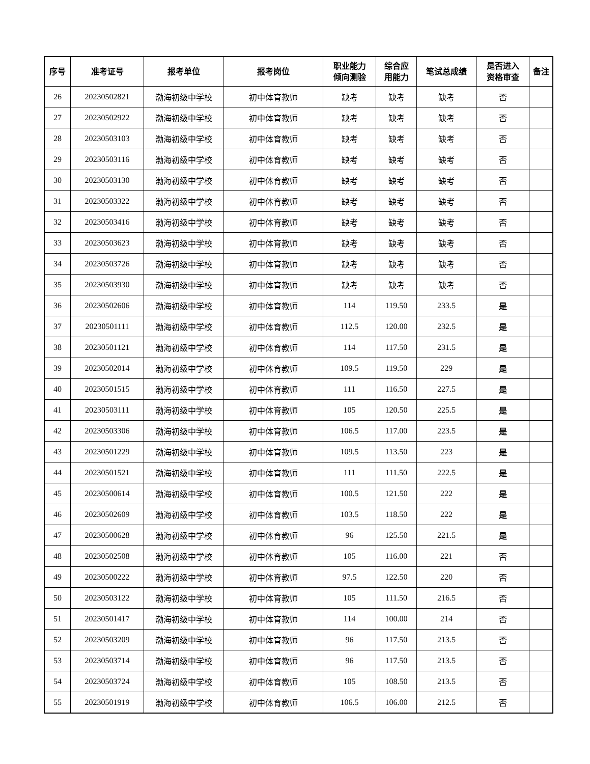| 序号 | 准考证号 | 报考单位 | 报考岗位 | 职业能力 倾向测验 | 综合应 用能力 | 笔试总成绩 | 是否进入 资格审查 | 备注 |
| --- | --- | --- | --- | --- | --- | --- | --- | --- |
| 26 | 20230502821 | 渤海初级中学校 | 初中体育教师 | 缺考 | 缺考 | 缺考 | 否 | |
| 27 | 20230502922 | 渤海初级中学校 | 初中体育教师 | 缺考 | 缺考 | 缺考 | 否 | |
| 28 | 20230503103 | 渤海初级中学校 | 初中体育教师 | 缺考 | 缺考 | 缺考 | 否 | |
| 29 | 20230503116 | 渤海初级中学校 | 初中体育教师 | 缺考 | 缺考 | 缺考 | 否 | |
| 30 | 20230503130 | 渤海初级中学校 | 初中体育教师 | 缺考 | 缺考 | 缺考 | 否 | |
| 31 | 20230503322 | 渤海初级中学校 | 初中体育教师 | 缺考 | 缺考 | 缺考 | 否 | |
| 32 | 20230503416 | 渤海初级中学校 | 初中体育教师 | 缺考 | 缺考 | 缺考 | 否 | |
| 33 | 20230503623 | 渤海初级中学校 | 初中体育教师 | 缺考 | 缺考 | 缺考 | 否 | |
| 34 | 20230503726 | 渤海初级中学校 | 初中体育教师 | 缺考 | 缺考 | 缺考 | 否 | |
| 35 | 20230503930 | 渤海初级中学校 | 初中体育教师 | 缺考 | 缺考 | 缺考 | 否 | |
| 36 | 20230502606 | 渤海初级中学校 | 初中体育教师 | 114 | 119.50 | 233.5 | 是 | |
| 37 | 20230501111 | 渤海初级中学校 | 初中体育教师 | 112.5 | 120.00 | 232.5 | 是 | |
| 38 | 20230501121 | 渤海初级中学校 | 初中体育教师 | 114 | 117.50 | 231.5 | 是 | |
| 39 | 20230502014 | 渤海初级中学校 | 初中体育教师 | 109.5 | 119.50 | 229 | 是 | |
| 40 | 20230501515 | 渤海初级中学校 | 初中体育教师 | 111 | 116.50 | 227.5 | 是 | |
| 41 | 20230503111 | 渤海初级中学校 | 初中体育教师 | 105 | 120.50 | 225.5 | 是 | |
| 42 | 20230503306 | 渤海初级中学校 | 初中体育教师 | 106.5 | 117.00 | 223.5 | 是 | |
| 43 | 20230501229 | 渤海初级中学校 | 初中体育教师 | 109.5 | 113.50 | 223 | 是 | |
| 44 | 20230501521 | 渤海初级中学校 | 初中体育教师 | 111 | 111.50 | 222.5 | 是 | |
| 45 | 20230500614 | 渤海初级中学校 | 初中体育教师 | 100.5 | 121.50 | 222 | 是 | |
| 46 | 20230502609 | 渤海初级中学校 | 初中体育教师 | 103.5 | 118.50 | 222 | 是 | |
| 47 | 20230500628 | 渤海初级中学校 | 初中体育教师 | 96 | 125.50 | 221.5 | 是 | |
| 48 | 20230502508 | 渤海初级中学校 | 初中体育教师 | 105 | 116.00 | 221 | 否 | |
| 49 | 20230500222 | 渤海初级中学校 | 初中体育教师 | 97.5 | 122.50 | 220 | 否 | |
| 50 | 20230503122 | 渤海初级中学校 | 初中体育教师 | 105 | 111.50 | 216.5 | 否 | |
| 51 | 20230501417 | 渤海初级中学校 | 初中体育教师 | 114 | 100.00 | 214 | 否 | |
| 52 | 20230503209 | 渤海初级中学校 | 初中体育教师 | 96 | 117.50 | 213.5 | 否 | |
| 53 | 20230503714 | 渤海初级中学校 | 初中体育教师 | 96 | 117.50 | 213.5 | 否 | |
| 54 | 20230503724 | 渤海初级中学校 | 初中体育教师 | 105 | 108.50 | 213.5 | 否 | |
| 55 | 20230501919 | 渤海初级中学校 | 初中体育教师 | 106.5 | 106.00 | 212.5 | 否 | |